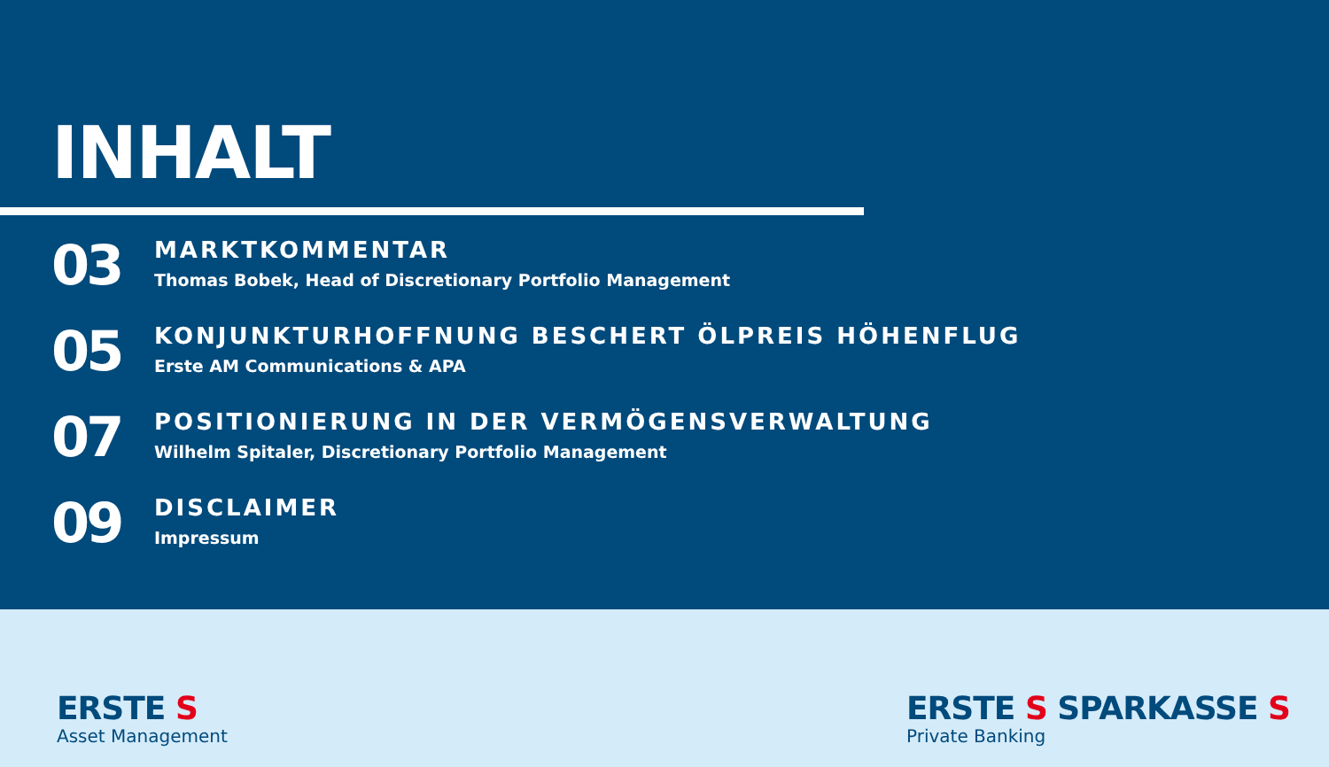INHALT
03
MARKTKOMMENTAR
Thomas Bobek, Head of Discretionary Portfolio Management
05
KONJUNKTURHOFFNUNG BESCHERT ÖLPREIS HÖHENFLUG
Erste AM Communications & APA
07
POSITIONIERUNG IN DER VERMÖGENSVERWALTUNG
Wilhelm Spitaler, Discretionary Portfolio Management
09
DISCLAIMER
Impressum
ERSTE S
Asset Management
ERSTE S SPARKASSE S
Private Banking